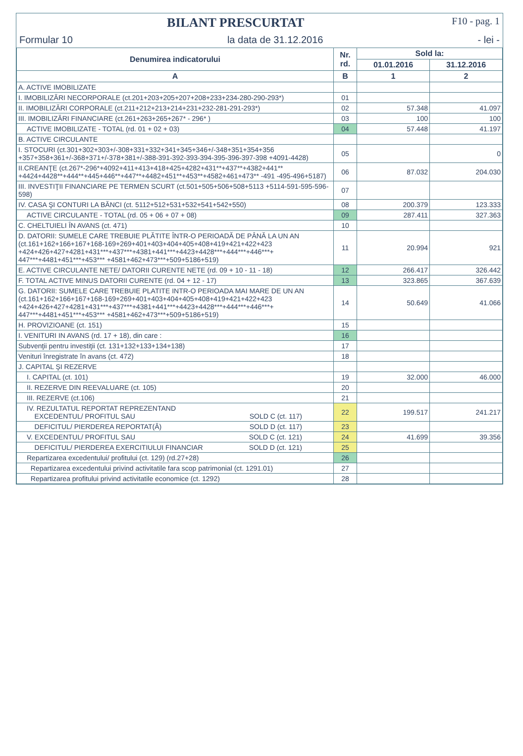BILANT PRESCURTAT F10 - pag. 1
Formular 10 la data de 31.12.2016 - lei -
| Denumirea indicatorului | Nr. rd. | Sold la: | |
| --- | --- | --- | --- |
| | | 01.01.2016 | 31.12.2016 |
| A | B | 1 | 2 |
| A. ACTIVE IMOBILIZATE | | | |
| I. IMOBILIZĂRI NECORPORALE (ct.201+203+205+207+208+233+234-280-290-293*) | 01 | | |
| II. IMOBILIZĂRI CORPORALE (ct.211+212+213+214+231+232-281-291-293*) | 02 | 57.348 | 41.097 |
| III. IMOBILIZĂRI FINANCIARE (ct.261+263+265+267* - 296* ) | 03 | 100 | 100 |
| ACTIVE IMOBILIZATE - TOTAL (rd. 01 + 02 + 03) | 04 | 57.448 | 41.197 |
| B. ACTIVE CIRCULANTE | | | |
| I. STOCURI (ct.301+302+303+/-308+331+332+341+345+346+/-348+351+354+356 +357+358+361+/-368+371+/-378+381+/-388-391-392-393-394-395-396-397-398 +4091-4428) | 05 | | 0 |
| II.CREANŢE (ct.267*-296*+4092+411+413+418+425+4282+431**+437**+4382+441** +4424+4428**+444**+445+446**+447**+4482+451**+453**+4582+461+473** -491 -495-496+5187) | 06 | 87.032 | 204.030 |
| III. INVESTIŢII FINANCIARE PE TERMEN SCURT (ct.501+505+506+508+5113 +5114-591-595-596-598) | 07 | | |
| IV. CASA ŞI CONTURI LA BĂNCI (ct. 5112+512+531+532+541+542+550) | 08 | 200.379 | 123.333 |
| ACTIVE CIRCULANTE - TOTAL (rd. 05 + 06 + 07 + 08) | 09 | 287.411 | 327.363 |
| C. CHELTUIELI ÎN AVANS (ct. 471) | 10 | | |
| D. DATORII: SUMELE CARE TREBUIE PLĂTITE ÎNTR-O PERIOADĂ DE PÂNĂ LA UN AN (ct.161+162+166+167+168-169+269+401+403+404+405+408+419+421+422+423 +424+426+427+4281+431***+437***+4381+441***+4423+4428***+444***+446***+ 447***+4481+451***+453*** +4581+462+473***+509+5186+519) | 11 | 20.994 | 921 |
| E. ACTIVE CIRCULANTE NETE/ DATORII CURENTE NETE (rd. 09 + 10 - 11 - 18) | 12 | 266.417 | 326.442 |
| F. TOTAL ACTIVE MINUS DATORII CURENTE (rd. 04 + 12 - 17) | 13 | 323.865 | 367.639 |
| G. DATORII: SUMELE CARE TREBUIE PLATITE INTR-O PERIOADA MAI MARE DE UN AN (ct.161+162+166+167+168-169+269+401+403+404+405+408+419+421+422+423 +424+426+427+4281+431***+437***+4381+441***+4423+4428***+444***+446***+ 447***+4481+451***+453*** +4581+462+473***+509+5186+519) | 14 | 50.649 | 41.066 |
| H. PROVIZIOANE (ct. 151) | 15 | | |
| I. VENITURI IN AVANS (rd. 17 + 18), din care : | 16 | | |
| Subvenţii pentru investiţii (ct. 131+132+133+134+138) | 17 | | |
| Venituri înregistrate în avans (ct. 472) | 18 | | |
| J. CAPITAL ŞI REZERVE | | | |
| I. CAPITAL (ct. 101) | 19 | 32.000 | 46.000 |
| II. REZERVE DIN REEVALUARE (ct. 105) | 20 | | |
| III. REZERVE (ct.106) | 21 | | |
| IV. REZULTATUL REPORTAT REPREZENTAND EXCEDENTUL/ PROFITUL SAU SOLD C (ct. 117) | 22 | 199.517 | 241.217 |
| DEFICITUL/ PIERDEREA REPORTAT(Ă) SOLD D (ct. 117) | 23 | | |
| V. EXCEDENTUL/ PROFITUL SAU SOLD C (ct. 121) | 24 | 41.699 | 39.356 |
| DEFICITUL/ PIERDEREA EXERCITIULUI FINANCIAR SOLD D (ct. 121) | 25 | | |
| Repartizarea excedentului/ profitului (ct. 129) (rd.27+28) | 26 | | |
| Repartizarea excedentului privind activitatile fara scop patrimonial (ct. 1291.01) | 27 | | |
| Repartizarea profitului privind activitatile economice (ct. 1292) | 28 | | |